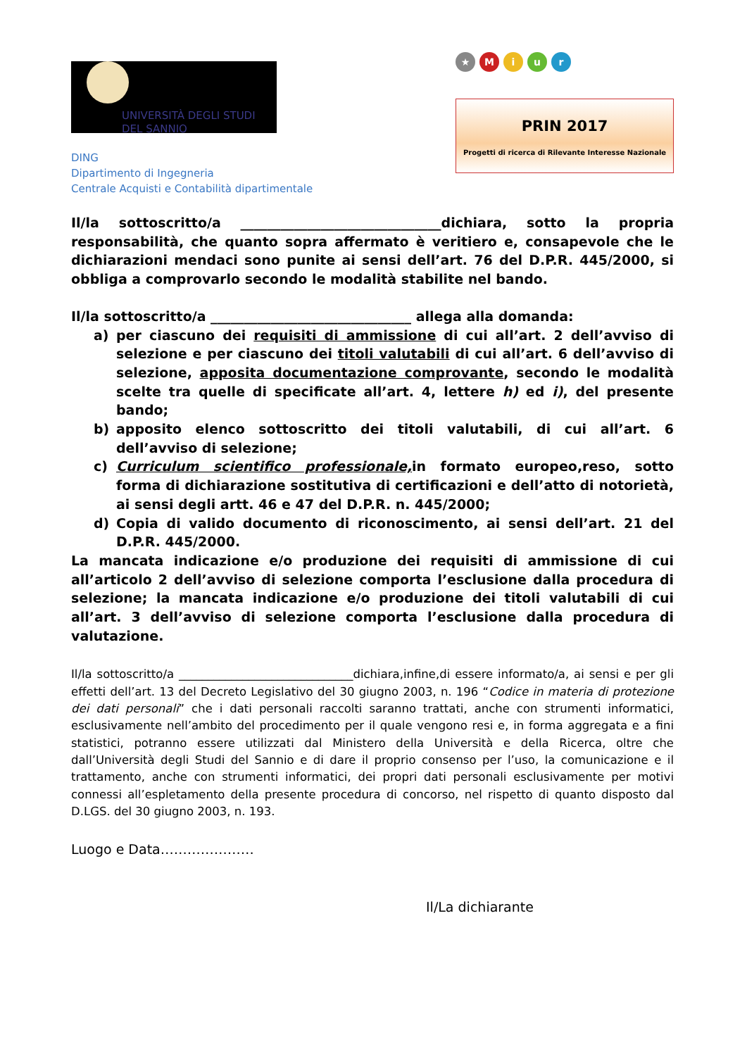UNIVERSITÀ DEGLI STUDI
DEL SANNIO
DING
Dipartimento di Ingegneria
Centrale Acquisti e Contabilità dipartimentale
★ Miur
PRIN 2017
Progetti di ricerca di Rilevante Interesse Nazionale
Il/la sottoscritto/a ______________________________dichiara, sotto la propria responsabilità, che quanto sopra affermato è veritiero e, consapevole che le dichiarazioni mendaci sono punite ai sensi dell’art. 76 del D.P.R. 445/2000, si obbliga a comprovarlo secondo le modalità stabilite nel bando.
Il/la sottoscritto/a ______________________________ allega alla domanda:
a) per ciascuno dei requisiti di ammissione di cui all’art. 2 dell’avviso di selezione e per ciascuno dei titoli valutabili di cui all’art. 6 dell’avviso di selezione, apposita documentazione comprovante, secondo le modalità scelte tra quelle di specificate all’art. 4, lettere h) ed i), del presente bando;
b) apposito elenco sottoscritto dei titoli valutabili, di cui all’art. 6 dell’avviso di selezione;
c) Curriculum scientifico professionale, in formato europeo,reso, sotto forma di dichiarazione sostitutiva di certificazioni e dell’atto di notorietà, ai sensi degli artt. 46 e 47 del D.P.R. n. 445/2000;
d) Copia di valido documento di riconoscimento, ai sensi dell’art. 21 del D.P.R. 445/2000.
La mancata indicazione e/o produzione dei requisiti di ammissione di cui all’articolo 2 dell’avviso di selezione comporta l’esclusione dalla procedura di selezione; la mancata indicazione e/o produzione dei titoli valutabili di cui all’art. 3 dell’avviso di selezione comporta l’esclusione dalla procedura di valutazione.
Il/la sottoscritto/a ______________________________dichiara,infine,di essere informato/a, ai sensi e per gli effetti dell’art. 13 del Decreto Legislativo del 30 giugno 2003, n. 196 “Codice in materia di protezione dei dati personali” che i dati personali raccolti saranno trattati, anche con strumenti informatici, esclusivamente nell’ambito del procedimento per il quale vengono resi e, in forma aggregata e a fini statistici, potranno essere utilizzati dal Ministero della Università e della Ricerca, oltre che dall’Università degli Studi del Sannio e di dare il proprio consenso per l’uso, la comunicazione e il trattamento, anche con strumenti informatici, dei propri dati personali esclusivamente per motivi connessi all’espletamento della presente procedura di concorso, nel rispetto di quanto disposto dal D.LGS. del 30 giugno 2003, n. 193.
Luogo e Data…………………
Il/La dichiarante